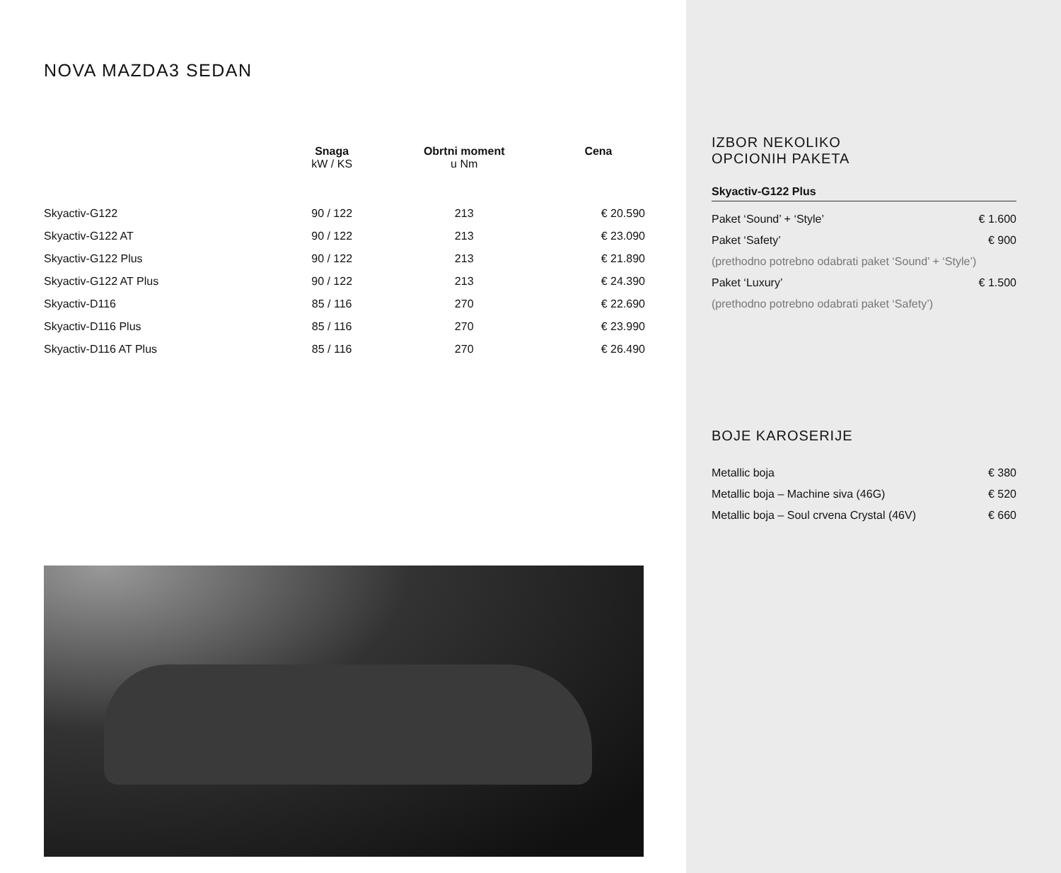NOVA MAZDA3 SEDAN
| | Snaga kW / KS | Obrtni moment u Nm | Cena |
| --- | --- | --- | --- |
| Skyactiv-G122 | 90 / 122 | 213 | € 20.590 |
| Skyactiv-G122 AT | 90 / 122 | 213 | € 23.090 |
| Skyactiv-G122 Plus | 90 / 122 | 213 | € 21.890 |
| Skyactiv-G122 AT Plus | 90 / 122 | 213 | € 24.390 |
| Skyactiv-D116 | 85 / 116 | 270 | € 22.690 |
| Skyactiv-D116 Plus | 85 / 116 | 270 | € 23.990 |
| Skyactiv-D116 AT Plus | 85 / 116 | 270 | € 26.490 |
IZBOR NEKOLIKO
OPCIONIH PAKETA
Skyactiv-G122 Plus
Paket ‘Sound’ + ‘Style’ € 1.600
Paket ‘Safety’ € 900
(prethodno potrebno odabrati paket ‘Sound’ + ‘Style’)
Paket ‘Luxury’ € 1.500
(prethodno potrebno odabrati paket ‘Safety’)
BOJE KAROSERIJE
Metallic boja € 380
Metallic boja – Machine siva (46G) € 520
Metallic boja – Soul crvena Crystal (46V) € 660